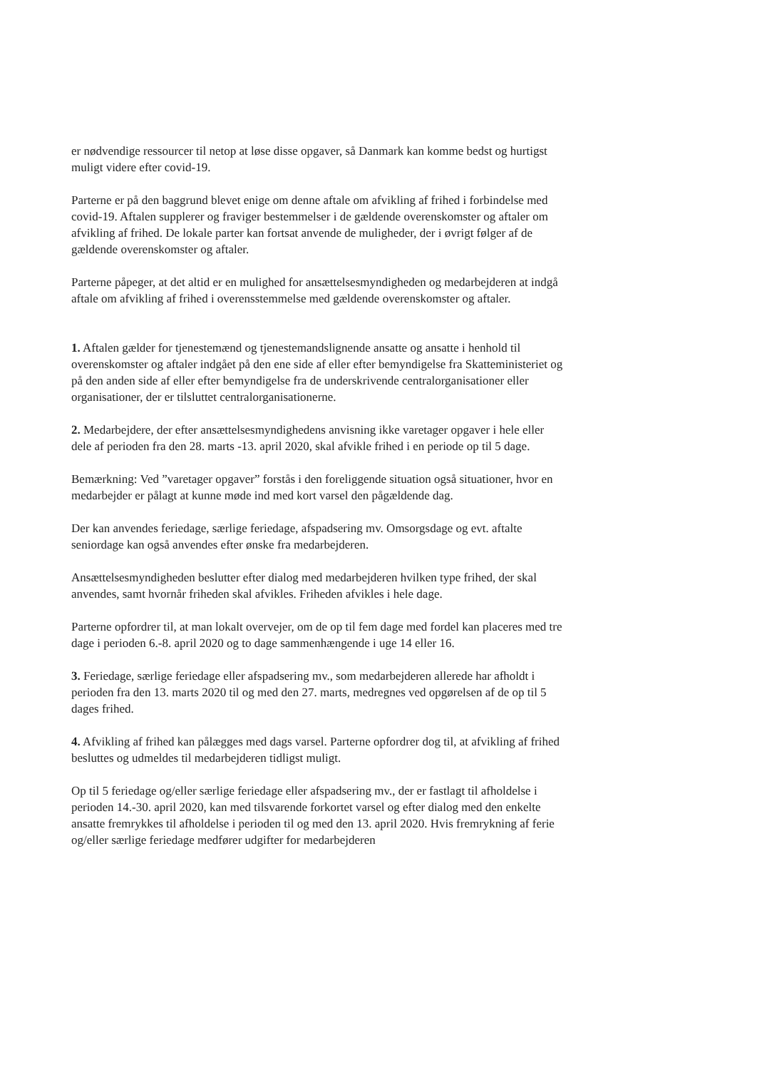er nødvendige ressourcer til netop at løse disse opgaver, så Danmark kan komme bedst og hurtigst muligt videre efter covid-19.
Parterne er på den baggrund blevet enige om denne aftale om afvikling af frihed i forbindelse med covid-19. Aftalen supplerer og fraviger bestemmelser i de gældende overenskomster og aftaler om afvikling af frihed. De lokale parter kan fortsat anvende de muligheder, der i øvrigt følger af de gældende overenskomster og aftaler.
Parterne påpeger, at det altid er en mulighed for ansættelsesmyndigheden og medarbejderen at indgå aftale om afvikling af frihed i overensstemmelse med gældende overenskomster og aftaler.
1. Aftalen gælder for tjenestemænd og tjenestemandslignende ansatte og ansatte i henhold til overenskomster og aftaler indgået på den ene side af eller efter bemyndigelse fra Skatteministeriet og på den anden side af eller efter bemyndigelse fra de underskrivende centralorganisationer eller organisationer, der er tilsluttet centralorganisationerne.
2. Medarbejdere, der efter ansættelsesmyndighedens anvisning ikke varetager opgaver i hele eller dele af perioden fra den 28. marts -13. april 2020, skal afvikle frihed i en periode op til 5 dage.
Bemærkning: Ved ”varetager opgaver” forstås i den foreliggende situation også situationer, hvor en medarbejder er pålagt at kunne møde ind med kort varsel den pågældende dag.
Der kan anvendes feriedage, særlige feriedage, afspadsering mv. Omsorgsdage og evt. aftalte seniordage kan også anvendes efter ønske fra medarbejderen.
Ansættelsesmyndigheden beslutter efter dialog med medarbejderen hvilken type frihed, der skal anvendes, samt hvornår friheden skal afvikles. Friheden afvikles i hele dage.
Parterne opfordrer til, at man lokalt overvejer, om de op til fem dage med fordel kan placeres med tre dage i perioden 6.-8. april 2020 og to dage sammenhængende i uge 14 eller 16.
3. Feriedage, særlige feriedage eller afspadsering mv., som medarbejderen allerede har afholdt i perioden fra den 13. marts 2020 til og med den 27. marts, medregnes ved opgørelsen af de op til 5 dages frihed.
4. Afvikling af frihed kan pålægges med dags varsel. Parterne opfordrer dog til, at afvikling af frihed besluttes og udmeldes til medarbejderen tidligst muligt.
Op til 5 feriedage og/eller særlige feriedage eller afspadsering mv., der er fastlagt til afholdelse i perioden 14.-30. april 2020, kan med tilsvarende forkortet varsel og efter dialog med den enkelte ansatte fremrykkes til afholdelse i perioden til og med den 13. april 2020. Hvis fremrykning af ferie og/eller særlige feriedage medfører udgifter for medarbejderen